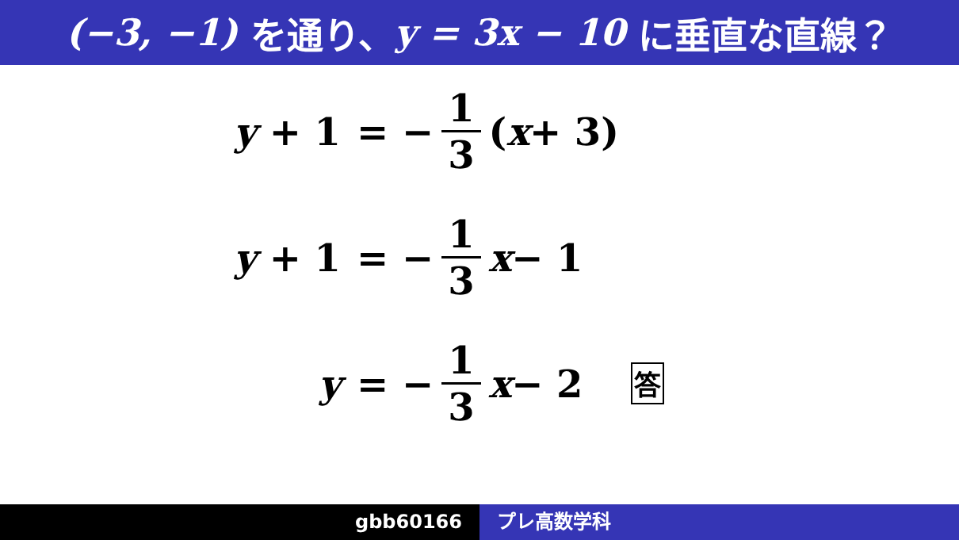(−3, −1) を通り、 y = 3x − 10 に垂直な直線？
y + 1
= − 1 3 (x + 3)
y + 1
= − 1 3 x − 1
y
= − 1 3 x − 2 答
gbb60166 プレ高数学科